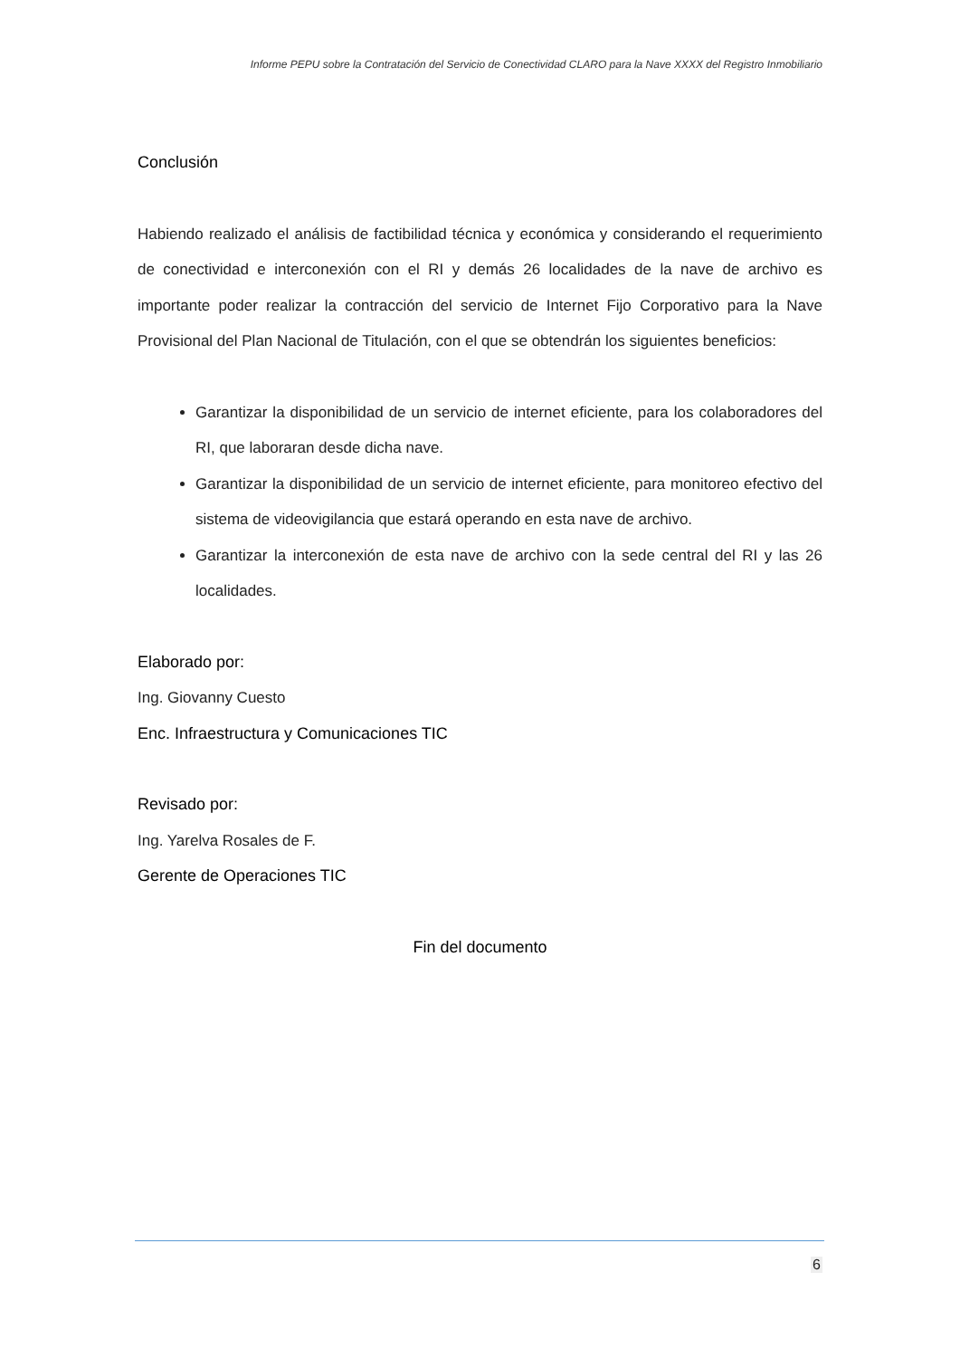Informe PEPU sobre la Contratación del Servicio de Conectividad CLARO para la Nave XXXX del Registro Inmobiliario
Conclusión
Habiendo realizado el análisis de factibilidad técnica y económica y considerando el requerimiento de conectividad e interconexión con el RI y demás 26 localidades de la nave de archivo es importante poder realizar la contracción del servicio de Internet Fijo Corporativo para la Nave Provisional del Plan Nacional de Titulación, con el que se obtendrán los siguientes beneficios:
Garantizar la disponibilidad de un servicio de internet eficiente, para los colaboradores del RI, que laboraran desde dicha nave.
Garantizar la disponibilidad de un servicio de internet eficiente, para monitoreo efectivo del sistema de videovigilancia que estará operando en esta nave de archivo.
Garantizar la interconexión de esta nave de archivo con la sede central del RI y las 26 localidades.
Elaborado por:
Ing. Giovanny Cuesto
Enc. Infraestructura y Comunicaciones TIC
Revisado por:
Ing. Yarelva Rosales de F.
Gerente de Operaciones TIC
Fin del documento
6